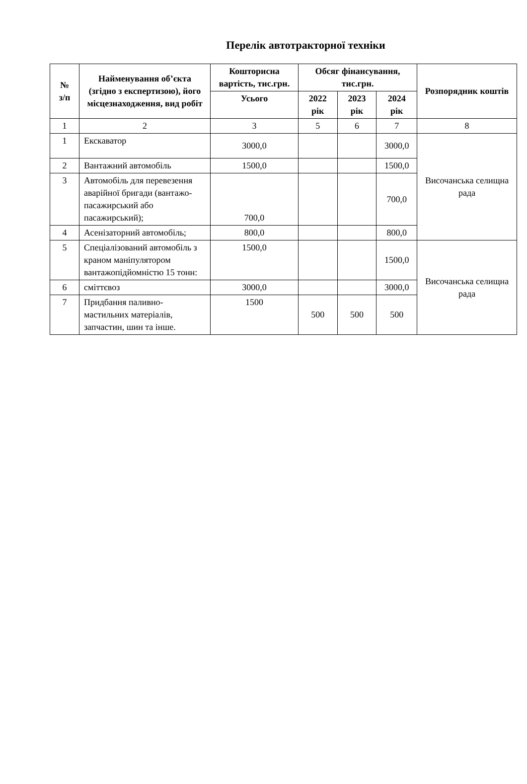Перелік автотракторної техніки
| № з/п | Найменування об’єкта (згідно з експертизою), його місцезнаходження, вид робіт | Кошторисна вартість, тис.грн. | Обсяг фінансування, тис.грн. | | | Розпорядник коштів |
| --- | --- | --- | --- | --- | --- | --- |
| | | Усього | 2022 рік | 2023 рік | 2024 рік | |
| 1 | 2 | 3 | 5 | 6 | 7 | 8 |
| 1 | Екскаватор | 3000,0 | | | 3000,0 | Височанська селищна рада |
| 2 | Вантажний автомобіль | 1500,0 | | | 1500,0 | |
| 3 | Автомобіль для перевезення аварійної бригади (вантажо-пасажирський або пасажирський); | 700,0 | | | 700,0 | |
| 4 | Асенізаторний автомобіль; | 800,0 | | | 800,0 | |
| 5 | Спеціалізований автомобіль з краном маніпулятором вантажопідйомністю 15 тонн: | 1500,0 | | | 1500,0 | Височанська селищна рада |
| 6 | сміттєвоз | 3000,0 | | | 3000,0 | |
| 7 | Придбання паливно-мастильних матеріалів, запчастин, шин та інше. | 1500 | 500 | 500 | 500 | |